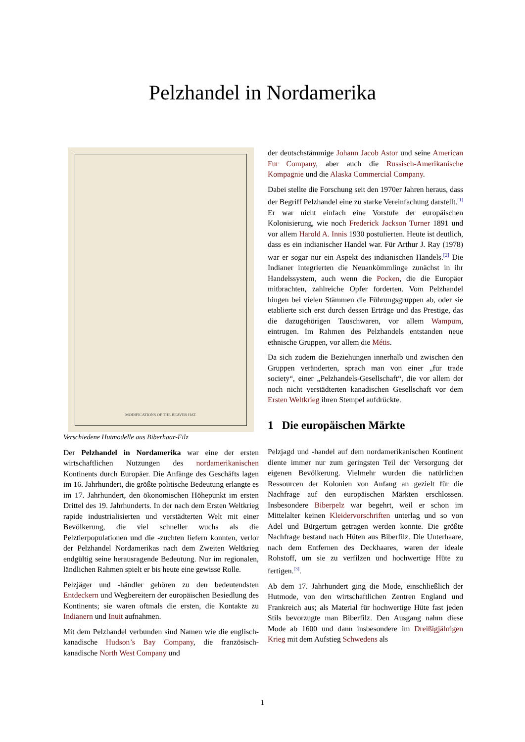Pelzhandel in Nordamerika
MODIFICATIONS OF THE BEAVER HAT.
Verschiedene Hutmodelle aus Biberhaar-Filz
Der Pelzhandel in Nordamerika war eine der ersten wirtschaftlichen Nutzungen des nordamerikanischen Kontinents durch Europäer. Die Anfänge des Geschäfts lagen im 16. Jahrhundert, die größte politische Bedeutung erlangte es im 17. Jahrhundert, den ökonomischen Höhepunkt im ersten Drittel des 19. Jahrhunderts. In der nach dem Ersten Weltkrieg rapide industrialisierten und verstädterten Welt mit einer Bevölkerung, die viel schneller wuchs als die Pelztierpopulationen und die -zuchten liefern konnten, verlor der Pelzhandel Nordamerikas nach dem Zweiten Weltkrieg endgültig seine herausragende Bedeutung. Nur im regionalen, ländlichen Rahmen spielt er bis heute eine gewisse Rolle.
Pelzjäger und -händler gehören zu den bedeutendsten Entdeckern und Wegbereitern der europäischen Besiedlung des Kontinents; sie waren oftmals die ersten, die Kontakte zu Indianern und Inuit aufnahmen.
Mit dem Pelzhandel verbunden sind Namen wie die englisch-kanadische Hudson’s Bay Company, die französisch-kanadische North West Company und
der deutschstämmige Johann Jacob Astor und seine American Fur Company, aber auch die Russisch-Amerikanische Kompagnie und die Alaska Commercial Company.
Dabei stellte die Forschung seit den 1970er Jahren heraus, dass der Begriff Pelzhandel eine zu starke Vereinfachung darstellt.<sup>[1]</sup> Er war nicht einfach eine Vorstufe der europäischen Kolonisierung, wie noch Frederick Jackson Turner 1891 und vor allem Harold A. Innis 1930 postulierten. Heute ist deutlich, dass es ein indianischer Handel war. Für Arthur J. Ray (1978) war er sogar nur ein Aspekt des indianischen Handels.<sup>[2]</sup> Die Indianer integrierten die Neuankömmlinge zunächst in ihr Handelssystem, auch wenn die Pocken, die die Europäer mitbrachten, zahlreiche Opfer forderten. Vom Pelzhandel hingen bei vielen Stämmen die Führungsgruppen ab, oder sie etablierte sich erst durch dessen Erträge und das Prestige, das die dazugehörigen Tauschwaren, vor allem Wampum, eintrugen. Im Rahmen des Pelzhandels entstanden neue ethnische Gruppen, vor allem die Métis.
Da sich zudem die Beziehungen innerhalb und zwischen den Gruppen veränderten, sprach man von einer „fur trade society“, einer „Pelzhandels-Gesellschaft“, die vor allem der noch nicht verstädterten kanadischen Gesellschaft vor dem Ersten Weltkrieg ihren Stempel aufdrückte.
1 Die europäischen Märkte
Pelzjagd und -handel auf dem nordamerikanischen Kontinent diente immer nur zum geringsten Teil der Versorgung der eigenen Bevölkerung. Vielmehr wurden die natürlichen Ressourcen der Kolonien von Anfang an gezielt für die Nachfrage auf den europäischen Märkten erschlossen. Insbesondere Biberpelz war begehrt, weil er schon im Mittelalter keinen Kleidervorschriften unterlag und so von Adel und Bürgertum getragen werden konnte. Die größte Nachfrage bestand nach Hüten aus Biberfilz. Die Unterhaare, nach dem Entfernen des Deckhaares, waren der ideale Rohstoff, um sie zu verfilzen und hochwertige Hüte zu fertigen.<sup>[3]</sup>.
Ab dem 17. Jahrhundert ging die Mode, einschließlich der Hutmode, von den wirtschaftlichen Zentren England und Frankreich aus; als Material für hochwertige Hüte fast jeden Stils bevorzugte man Biberfilz. Den Ausgang nahm diese Mode ab 1600 und dann insbesondere im Dreißigjährigen Krieg mit dem Aufstieg Schwedens als
1